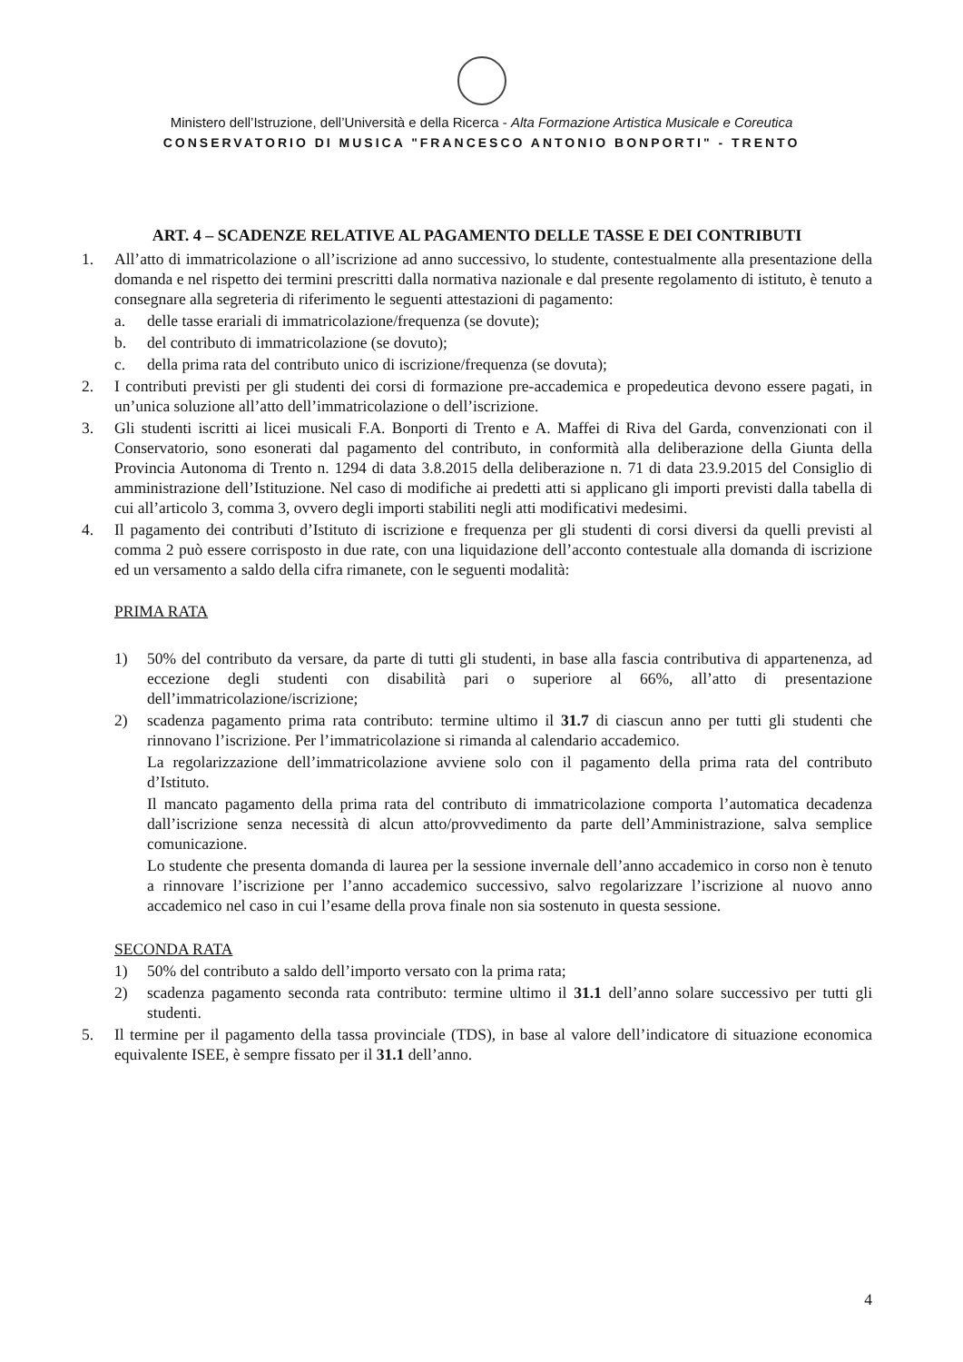Ministero dell’Istruzione, dell’Università e della Ricerca - Alta Formazione Artistica Musicale e Coreutica
CONSERVATORIO DI MUSICA "FRANCESCO ANTONIO BONPORTI" - TRENTO
ART. 4 – SCADENZE RELATIVE AL PAGAMENTO DELLE TASSE E DEI CONTRIBUTI
1. All’atto di immatricolazione o all’iscrizione ad anno successivo, lo studente, contestualmente alla presentazione della domanda e nel rispetto dei termini prescritti dalla normativa nazionale e dal presente regolamento di istituto, è tenuto a consegnare alla segreteria di riferimento le seguenti attestazioni di pagamento:
a. delle tasse erariali di immatricolazione/frequenza (se dovute);
b. del contributo di immatricolazione (se dovuto);
c. della prima rata del contributo unico di iscrizione/frequenza (se dovuta);
2. I contributi previsti per gli studenti dei corsi di formazione pre-accademica e propedeutica devono essere pagati, in un’unica soluzione all’atto dell’immatricolazione o dell’iscrizione.
3. Gli studenti iscritti ai licei musicali F.A. Bonporti di Trento e A. Maffei di Riva del Garda, convenzionati con il Conservatorio, sono esonerati dal pagamento del contributo, in conformità alla deliberazione della Giunta della Provincia Autonoma di Trento n. 1294 di data 3.8.2015 della deliberazione n. 71 di data 23.9.2015 del Consiglio di amministrazione dell’Istituzione. Nel caso di modifiche ai predetti atti si applicano gli importi previsti dalla tabella di cui all’articolo 3, comma 3, ovvero degli importi stabiliti negli atti modificativi medesimi.
4. Il pagamento dei contributi d’Istituto di iscrizione e frequenza per gli studenti di corsi diversi da quelli previsti al comma 2 può essere corrisposto in due rate, con una liquidazione dell’acconto contestuale alla domanda di iscrizione ed un versamento a saldo della cifra rimanete, con le seguenti modalità:
PRIMA RATA
1) 50% del contributo da versare, da parte di tutti gli studenti, in base alla fascia contributiva di appartenenza, ad eccezione degli studenti con disabilità pari o superiore al 66%, all’atto di presentazione dell’immatricolazione/iscrizione;
2) scadenza pagamento prima rata contributo: termine ultimo il 31.7 di ciascun anno per tutti gli studenti che rinnovano l’iscrizione. Per l’immatricolazione si rimanda al calendario accademico.
La regolarizzazione dell’immatricolazione avviene solo con il pagamento della prima rata del contributo d’Istituto.
Il mancato pagamento della prima rata del contributo di immatricolazione comporta l’automatica decadenza dall’iscrizione senza necessità di alcun atto/provvedimento da parte dell’Amministrazione, salva semplice comunicazione.
Lo studente che presenta domanda di laurea per la sessione invernale dell’anno accademico in corso non è tenuto a rinnovare l’iscrizione per l’anno accademico successivo, salvo regolarizzare l’iscrizione al nuovo anno accademico nel caso in cui l’esame della prova finale non sia sostenuto in questa sessione.
SECONDA RATA
1) 50% del contributo a saldo dell’importo versato con la prima rata;
2) scadenza pagamento seconda rata contributo: termine ultimo il 31.1 dell’anno solare successivo per tutti gli studenti.
5. Il termine per il pagamento della tassa provinciale (TDS), in base al valore dell’indicatore di situazione economica equivalente ISEE, è sempre fissato per il 31.1 dell’anno.
4